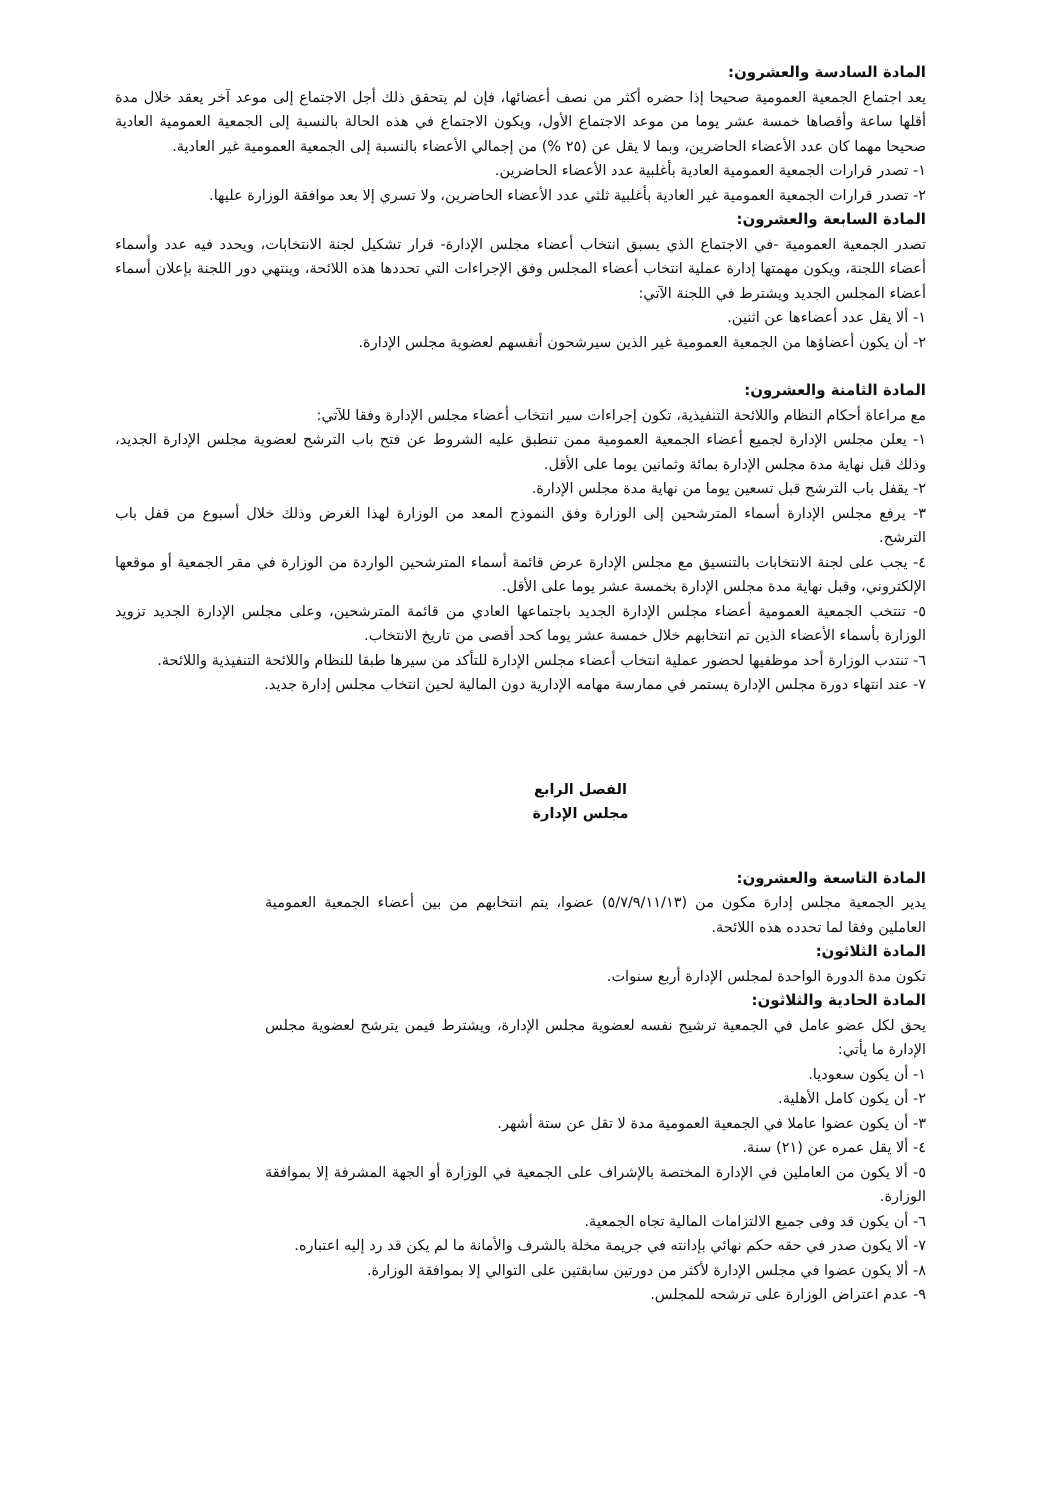المادة السادسة والعشرون:
يعد اجتماع الجمعية العمومية صحيحا إذا حضره أكثر من نصف أعضائها، فإن لم يتحقق ذلك أجل الاجتماع إلى موعد آخر يعقد خلال مدة أقلها ساعة وأقصاها خمسة عشر يوما من موعد الاجتماع الأول، ويكون الاجتماع في هذه الحالة بالنسبة إلى الجمعية العمومية العادية صحيحا مهما كان عدد الأعضاء الحاضرين، وبما لا يقل عن (٢٥ %) من إجمالي الأعضاء بالنسبة إلى الجمعية العمومية غير العادية.
١- تصدر قرارات الجمعية العمومية العادية بأغلبية عدد الأعضاء الحاضرين.
٢- تصدر قرارات الجمعية العمومية غير العادية بأغلبية ثلثي عدد الأعضاء الحاضرين، ولا تسري إلا بعد موافقة الوزارة عليها.
المادة السابعة والعشرون:
تصدر الجمعية العمومية -في الاجتماع الذي يسبق انتخاب أعضاء مجلس الإدارة- قرار تشكيل لجنة الانتخابات، ويحدد فيه عدد وأسماء أعضاء اللجنة، ويكون مهمتها إدارة عملية انتخاب أعضاء المجلس وفق الإجراءات التي تحددها هذه اللائحة، وينتهي دور اللجنة بإعلان أسماء أعضاء المجلس الجديد ويشترط في اللجنة الآتي:
١- ألا يقل عدد أعضاءها عن اثنين.
٢- أن يكون أعضاؤها من الجمعية العمومية غير الذين سيرشحون أنفسهم لعضوية مجلس الإدارة.
المادة الثامنة والعشرون:
مع مراعاة أحكام النظام واللائحة التنفيذية، تكون إجراءات سير انتخاب أعضاء مجلس الإدارة وفقا للآتي:
١- يعلن مجلس الإدارة لجميع أعضاء الجمعية العمومية ممن تنطبق عليه الشروط عن فتح باب الترشح لعضوية مجلس الإدارة الجديد، وذلك قبل نهاية مدة مجلس الإدارة بمائة وثمانين يوما على الأقل.
٢- يقفل باب الترشح قبل تسعين يوما من نهاية مدة مجلس الإدارة.
٣- يرفع مجلس الإدارة أسماء المترشحين إلى الوزارة وفق النموذج المعد من الوزارة لهذا الغرض وذلك خلال أسبوع من قفل باب الترشح.
٤- يجب على لجنة الانتخابات بالتنسيق مع مجلس الإدارة عرض قائمة أسماء المترشحين الواردة من الوزارة في مقر الجمعية أو موقعها الإلكتروني، وقبل نهاية مدة مجلس الإدارة بخمسة عشر يوما على الأقل.
٥- تنتخب الجمعية العمومية أعضاء مجلس الإدارة الجديد باجتماعها العادي من قائمة المترشحين، وعلى مجلس الإدارة الجديد تزويد الوزارة بأسماء الأعضاء الذين تم انتخابهم خلال خمسة عشر يوما كحد أقصى من تاريخ الانتخاب.
٦- تنتدب الوزارة أحد موظفيها لحضور عملية انتخاب أعضاء مجلس الإدارة للتأكد من سيرها طبقا للنظام واللائحة التنفيذية واللائحة.
٧- عند انتهاء دورة مجلس الإدارة يستمر في ممارسة مهامه الإدارية دون المالية لحين انتخاب مجلس إدارة جديد.
الفصل الرابع
مجلس الإدارة
المادة التاسعة والعشرون:
يدير الجمعية مجلس إدارة مكون من (٥/٧/٩/١١/١٣) عضوا، يتم انتخابهم من بين أعضاء الجمعية العمومية العاملين وفقا لما تحدده هذه اللائحة.
المادة الثلاثون:
تكون مدة الدورة الواحدة لمجلس الإدارة أربع سنوات.
المادة الحادية والثلاثون:
يحق لكل عضو عامل في الجمعية ترشيح نفسه لعضوية مجلس الإدارة، ويشترط فيمن يترشح لعضوية مجلس الإدارة ما يأتي:
١- أن يكون سعوديا.
٢- أن يكون كامل الأهلية.
٣- أن يكون عضوا عاملا في الجمعية العمومية مدة لا تقل عن ستة أشهر.
٤- ألا يقل عمره عن (٢١) سنة.
٥- ألا يكون من العاملين في الإدارة المختصة بالإشراف على الجمعية في الوزارة أو الجهة المشرفة إلا بموافقة الوزارة.
٦- أن يكون قد وفى جميع الالتزامات المالية تجاه الجمعية.
٧- ألا يكون صدر في حقه حكم نهائي بإدانته في جريمة مخلة بالشرف والأمانة ما لم يكن قد رد إليه اعتباره.
٨- ألا يكون عضوا في مجلس الإدارة لأكثر من دورتين سابقتين على التوالي إلا بموافقة الوزارة.
٩- عدم اعتراض الوزارة على ترشحه للمجلس.